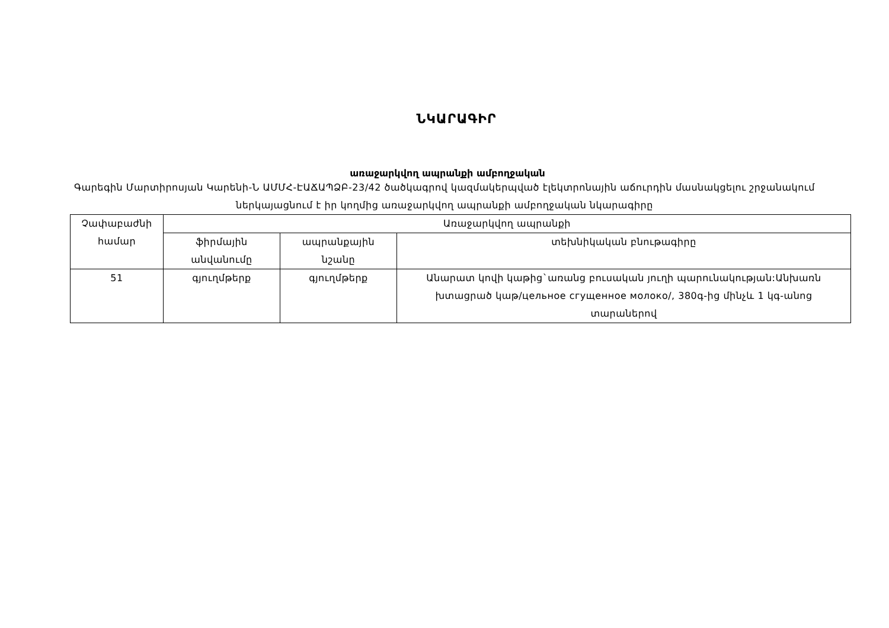ՆԿԱՐԱԳԻՐ
առաջարկվող ապրանքի ամբողջական
Գարեգին Մարտիրոսյան Կարենի-Ն ԱՄՄՀ-ԷԱՃԱՊՁԲ-23/42 ծածկագրով կազմակերպված էլեկտրոնային աճուրդին մասնակցելու շրջանակում ներկայացնում է իր կողմից առաջարկվող ապրանքի ամբողջական նկարագիրը
| Չափաբաժնի համար | Առաջարկվող ապրանքի | | |
| --- | --- | --- | --- |
| | ֆիրմային անվանումը | ապրանքային նշանը | տեխնիկական բնութագիրը |
| 51 | գյուղմթերք | գյուղմթերք | Անարատ կովի կաթից`առանց բուսական յուղի պարունակության:Անխառն խտացրած կաթ/цельное сгущенное молоко/, 380գ-ից մինչև 1 կգ-անոց տարաներով |